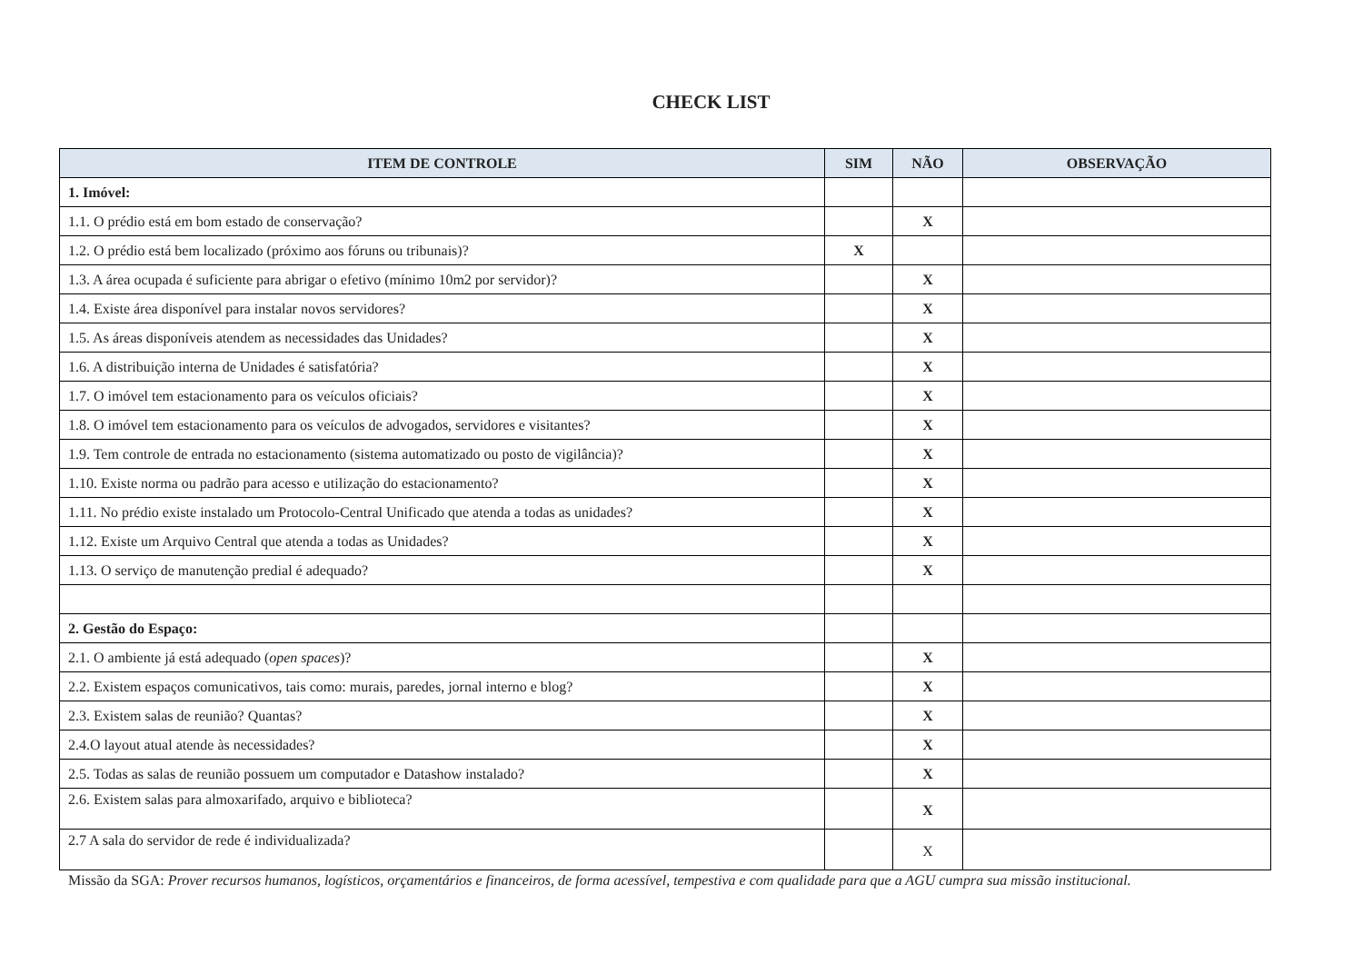CHECK LIST
| ITEM DE CONTROLE | SIM | NÃO | OBSERVAÇÃO |
| --- | --- | --- | --- |
| 1. Imóvel: | | | |
| 1.1. O prédio está em bom estado de conservação? | | X | |
| 1.2. O prédio está bem localizado (próximo aos fóruns ou tribunais)? | X | | |
| 1.3. A área ocupada é suficiente para abrigar o efetivo (mínimo 10m2 por servidor)? | | X | |
| 1.4. Existe área disponível para instalar novos servidores? | | X | |
| 1.5. As áreas disponíveis atendem as necessidades das Unidades? | | X | |
| 1.6. A distribuição interna de Unidades é satisfatória? | | X | |
| 1.7. O imóvel tem estacionamento para os veículos oficiais? | | X | |
| 1.8. O imóvel tem estacionamento para os veículos de advogados, servidores e visitantes? | | X | |
| 1.9. Tem controle de entrada no estacionamento (sistema automatizado ou posto de vigilância)? | | X | |
| 1.10. Existe norma ou padrão para acesso e utilização do estacionamento? | | X | |
| 1.11. No prédio existe instalado um Protocolo-Central Unificado que atenda a todas as unidades? | | X | |
| 1.12. Existe um Arquivo Central que atenda a todas as Unidades? | | X | |
| 1.13. O serviço de manutenção predial é adequado? | | X | |
| 2. Gestão do Espaço: | | | |
| 2.1. O ambiente já está adequado ( open spaces )? | | X | |
| 2.2. Existem espaços comunicativos, tais como: murais, paredes, jornal interno e blog? | | X | |
| 2.3. Existem salas de reunião? Quantas? | | X | |
| 2.4.O layout atual atende às necessidades? | | X | |
| 2.5. Todas as salas de reunião possuem um computador e Datashow instalado? | | X | |
| 2.6. Existem salas para almoxarifado, arquivo e biblioteca? | | X | |
| 2.7 A sala do servidor de rede é individualizada? | | X | |
Missão da SGA: Prover recursos humanos, logísticos, orçamentários e financeiros, de forma acessível, tempestiva e com qualidade para que a AGU cumpra sua missão institucional.